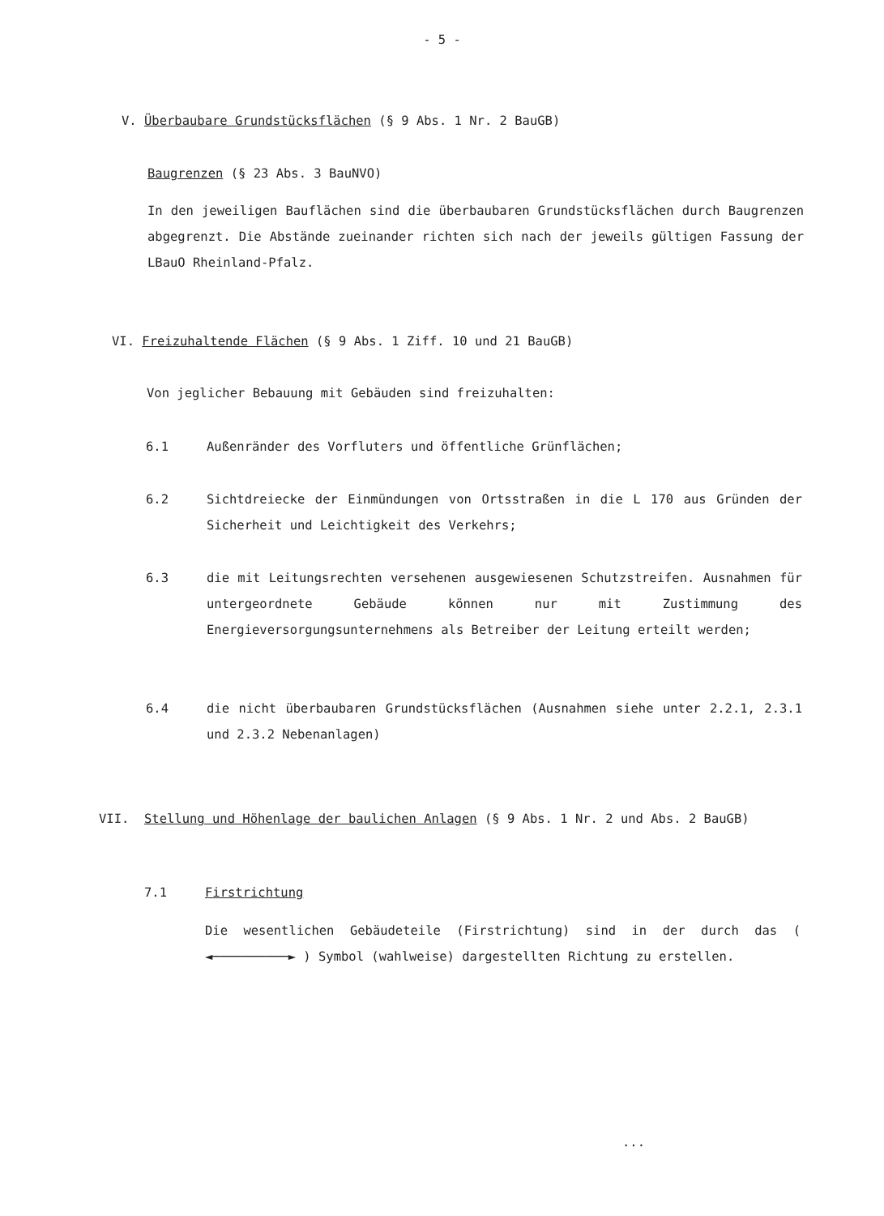- 5 -
V. Überbaubare Grundstücksflächen (§ 9 Abs. 1 Nr. 2 BauGB)
Baugrenzen (§ 23 Abs. 3 BauNVO)
In den jeweiligen Bauflächen sind die überbaubaren Grundstücksflächen durch Baugrenzen abgegrenzt. Die Abstände zueinander richten sich nach der jeweils gültigen Fassung der LBauO Rheinland-Pfalz.
VI. Freizuhaltende Flächen (§ 9 Abs. 1 Ziff. 10 und 21 BauGB)
Von jeglicher Bebauung mit Gebäuden sind freizuhalten:
6.1 Außenränder des Vorfluters und öffentliche Grünflächen;
6.2 Sichtdreiecke der Einmündungen von Ortsstraßen in die L 170 aus Gründen der Sicherheit und Leichtigkeit des Verkehrs;
6.3 die mit Leitungsrechten versehenen ausgewiesenen Schutzstreifen. Ausnahmen für untergeordnete Gebäude können nur mit Zustimmung des Energieversorgungsunternehmens als Betreiber der Leitung erteilt werden;
6.4 die nicht überbaubaren Grundstücksflächen (Ausnahmen siehe unter 2.2.1, 2.3.1 und 2.3.2 Nebenanlagen)
VII. Stellung und Höhenlage der baulichen Anlagen (§ 9 Abs. 1 Nr. 2 und Abs. 2 BauGB)
7.1 Firstrichtung
Die wesentlichen Gebäudeteile (Firstrichtung) sind in der durch das ( ◄──────────► ) Symbol (wahlweise) dargestellten Richtung zu erstellen.
...